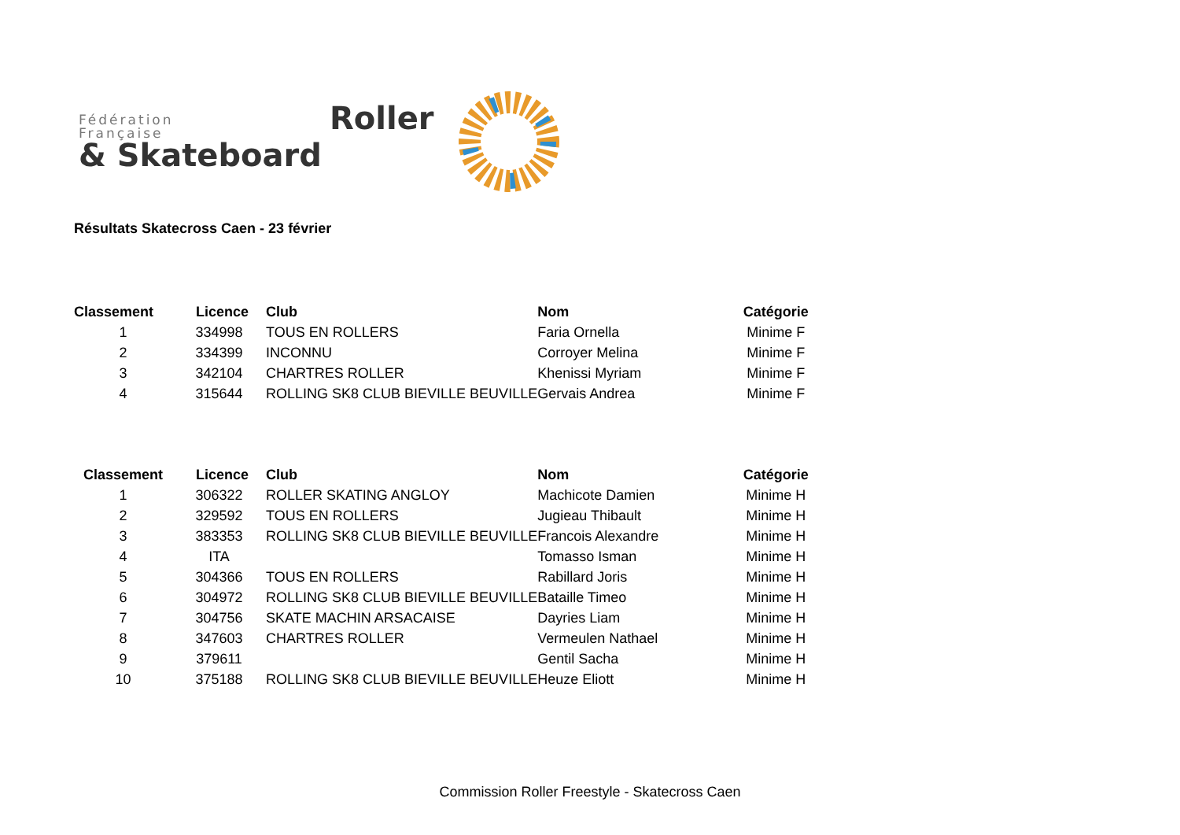Fédération
Française
& Skateboard
Roller
Résultats Skatecross Caen - 23 février
| Classement | Licence | Club | Nom | Catégorie |
| --- | --- | --- | --- | --- |
| 1 | 334998 | TOUS EN ROLLERS | Faria Ornella | Minime F |
| 2 | 334399 | INCONNU | Corroyer Melina | Minime F |
| 3 | 342104 | CHARTRES ROLLER | Khenissi Myriam | Minime F |
| 4 | 315644 | ROLLING SK8 CLUB BIEVILLE BEUVILLE | Gervais Andrea | Minime F |
| Classement | Licence | Club | Nom | Catégorie |
| --- | --- | --- | --- | --- |
| 1 | 306322 | ROLLER SKATING ANGLOY | Machicote Damien | Minime H |
| 2 | 329592 | TOUS EN ROLLERS | Jugieau Thibault | Minime H |
| 3 | 383353 | ROLLING SK8 CLUB BIEVILLE BEUVILLE | Francois Alexandre | Minime H |
| 4 | ITA | | Tomasso Isman | Minime H |
| 5 | 304366 | TOUS EN ROLLERS | Rabillard Joris | Minime H |
| 6 | 304972 | ROLLING SK8 CLUB BIEVILLE BEUVILLE | Bataille Timeo | Minime H |
| 7 | 304756 | SKATE MACHIN ARSACAISE | Dayries Liam | Minime H |
| 8 | 347603 | CHARTRES ROLLER | Vermeulen Nathael | Minime H |
| 9 | 379611 | | Gentil Sacha | Minime H |
| 10 | 375188 | ROLLING SK8 CLUB BIEVILLE BEUVILLE | Heuze Eliott | Minime H |
Commission Roller Freestyle - Skatecross Caen